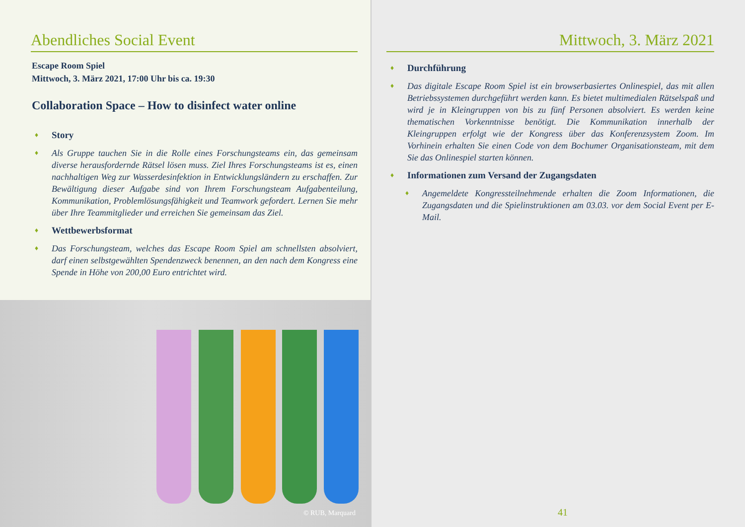Abendliches Social Event
Escape Room Spiel
Mittwoch, 3. März 2021, 17:00 Uhr bis ca. 19:30
Collaboration Space – How to disinfect water online
♦ Story
♦
Als Gruppe tauchen Sie in die Rolle eines Forschungsteams ein, das gemeinsam diverse herausfordernde Rätsel lösen muss. Ziel Ihres Forschungsteams ist es, einen nachhaltigen Weg zur Wasserdesinfektion in Entwicklungsländern zu erschaffen. Zur Bewältigung dieser Aufgabe sind von Ihrem Forschungsteam Aufgabenteilung, Kommunikation, Problemlösungsfähigkeit und Teamwork gefordert. Lernen Sie mehr über Ihre Teammitglieder und erreichen Sie gemeinsam das Ziel.
♦ Wettbewerbsformat
♦
Das Forschungsteam, welches das Escape Room Spiel am schnellsten absolviert, darf einen selbstgewählten Spendenzweck benennen, an den nach dem Kongress eine Spende in Höhe von 200,00 Euro entrichtet wird.
© RUB, Marquard
Mittwoch, 3. März 2021
♦ Durchführung
♦
Das digitale Escape Room Spiel ist ein browserbasiertes Onlinespiel, das mit allen Betriebssystemen durchgeführt werden kann. Es bietet multimedialen Rätselspaß und wird je in Kleingruppen von bis zu fünf Personen absolviert. Es werden keine thematischen Vorkenntnisse benötigt. Die Kommunikation innerhalb der Kleingruppen erfolgt wie der Kongress über das Konferenzsystem Zoom. Im Vorhinein erhalten Sie einen Code von dem Bochumer Organisationsteam, mit dem Sie das Onlinespiel starten können.
♦ Informationen zum Versand der Zugangsdaten
♦
Angemeldete Kongressteilnehmende erhalten die Zoom Informationen, die Zugangsdaten und die Spielinstruktionen am 03.03. vor dem Social Event per E-Mail.
41